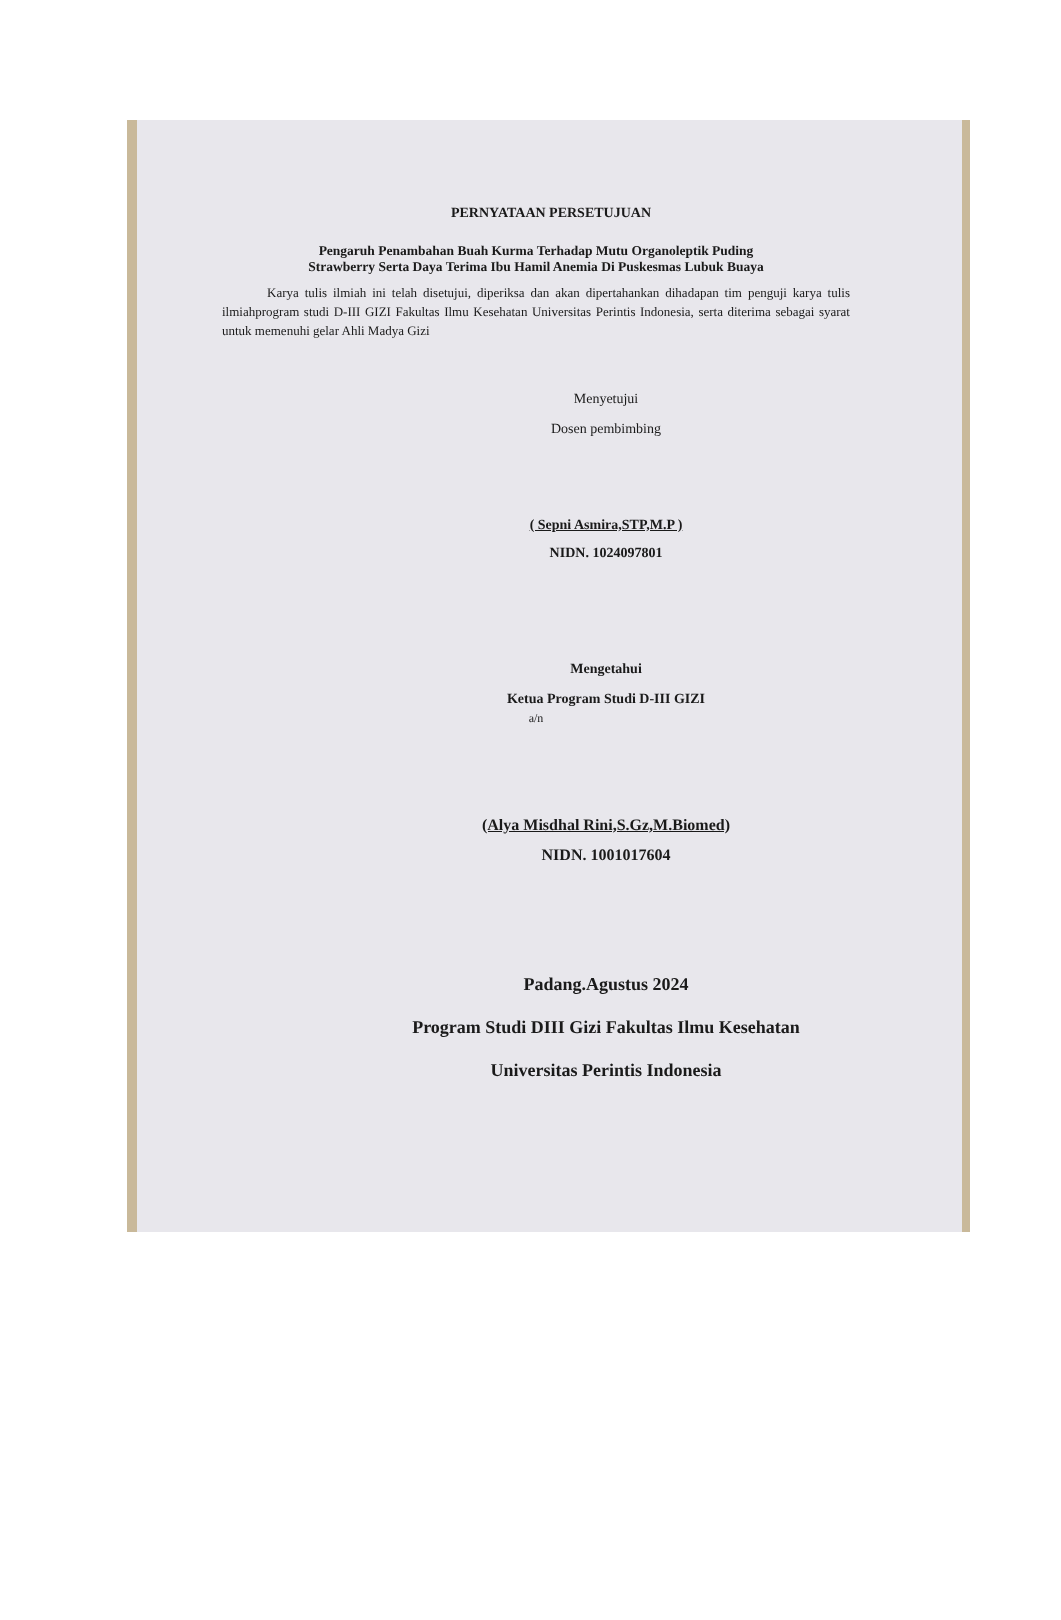PERNYATAAN PERSETUJUAN
Pengaruh Penambahan Buah Kurma Terhadap Mutu Organoleptik Puding
Strawberry Serta Daya Terima Ibu Hamil Anemia Di Puskesmas Lubuk Buaya
Karya tulis ilmiah ini telah disetujui, diperiksa dan akan dipertahankan dihadapan tim penguji karya tulis ilmiahprogram studi D-III GIZI Fakultas Ilmu Kesehatan Universitas Perintis Indonesia, serta diterima sebagai syarat untuk memenuhi gelar Ahli Madya Gizi
Menyetujui
Dosen pembimbing
( Sepni Asmira,STP,M.P )
NIDN. 1024097801
Mengetahui
Ketua Program Studi D-III GIZI
a/n
(Alya Misdhal Rini,S.Gz,M.Biomed)
NIDN. 1001017604
Padang.Agustus 2024
Program Studi DIII Gizi Fakultas Ilmu Kesehatan
Universitas Perintis Indonesia